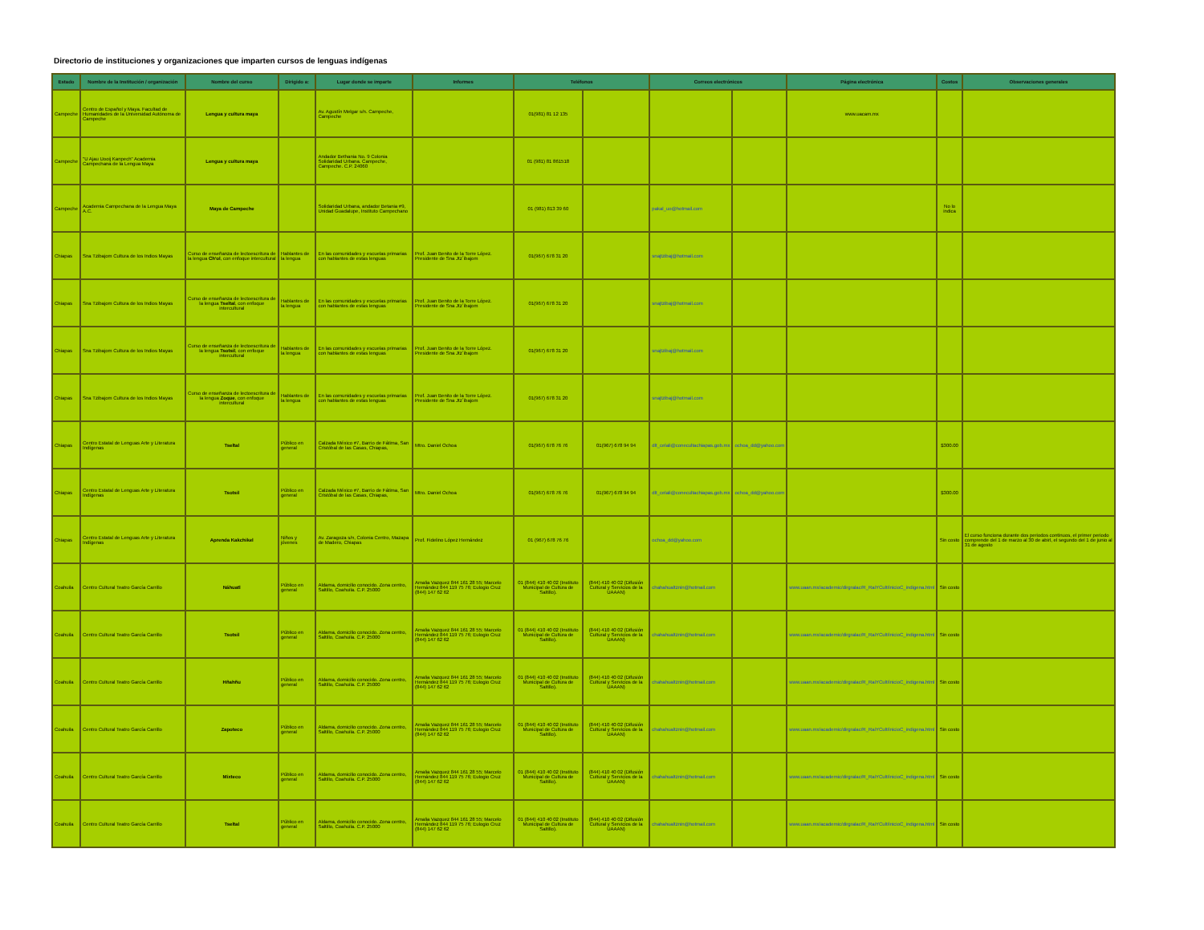Directorio de instituciones y organizaciones que imparten cursos de lenguas indígenas
| Estado | Nombre de la Institución / organización | Nombre del curso | Dirigido a: | Lugar donde se imparte | Informes | Teléfonos | | Correos electrónicos | | Página electrónica | Costos | Observaciones generales |
| --- | --- | --- | --- | --- | --- | --- | --- | --- | --- | --- | --- | --- |
| Campeche | Centro de Español y Maya. Facultad de Humanidades de la Universidad Autónoma de Campeche | Lengua y cultura maya | | Av. Agustín Melgar s/n. Campeche, Campeche | | 01(981) 81 12 135 | | | | www.uacam.mx | | |
| Campeche | "U Ajau Uooij Kanpech" Academia Campechana de la Lengua Maya | Lengua y cultura maya | | Andador Bethania No. 9 Colonia Solidaridad Urbana. Campeche, Campeche. C.P. 24060 | | 01 (981) 81 861518 | | | | | | |
| Campeche | Academia Campechana de la Lengua Maya A.C. | Maya de Campeche | | Solidaridad Urbana, andador Betania #9, Unidad Guadalupe, Instituto Campechano | | 01 (981) 813 39 60 | | pakal_uo@hotmail.com | | | No lo indica | |
| Chiapas | Sna Tzibajom Cultura de los Indios Mayas | Curso de enseñanza de lectoescritura de la lengua Ch'ol , con enfoque intercultural | Hablantes de la lengua | En las comunidades y escuelas primarias con hablantes de estas lenguas | Prof. Juan Benito de la Torre López. Presidente de Sna Jtz´ibajom | 01(967) 678 31 20 | | snajtzibaj@hotmail.com | | | | |
| Chiapas | Sna Tzibajom Cultura de los Indios Mayas | Curso de enseñanza de lectoescritura de la lengua Tseltal , con enfoque intercultural | Hablantes de la lengua | En las comunidades y escuelas primarias con hablantes de estas lenguas | Prof. Juan Benito de la Torre López. Presidente de Sna Jtz´ibajom | 01(967) 678 31 20 | | snajtzibaj@hotmail.com | | | | |
| Chiapas | Sna Tzibajom Cultura de los Indios Mayas | Curso de enseñanza de lectoescritura de la lengua Tsotsil , con enfoque intercultural | Hablantes de la lengua | En las comunidades y escuelas primarias con hablantes de estas lenguas | Prof. Juan Benito de la Torre López. Presidente de Sna Jtz´ibajom | 01(967) 678 31 20 | | snajtzibaj@hotmail.com | | | | |
| Chiapas | Sna Tzibajom Cultura de los Indios Mayas | Curso de enseñanza de lectoescritura de la lengua Zoque , con enfoque intercultural | Hablantes de la lengua | En las comunidades y escuelas primarias con hablantes de estas lenguas | Prof. Juan Benito de la Torre López. Presidente de Sna Jtz´ibajom | 01(967) 678 31 20 | | snajtzibaj@hotmail.com | | | | |
| Chiapas | Centro Estatal de Lenguas Arte y Literatura Indígenas | Tseltal | Público en general | Calzada México #7, Barrio de Fátima, San Cristóbal de las Casas, Chiapas, | Mtro. Daniel Ochoa | 01(967) 678 76 76 | 01(967) 678 94 94 | dlt_celali@conecultachiapas.gob.mx | ochoa_dd@yahoo.com | | $300.00 | |
| Chiapas | Centro Estatal de Lenguas Arte y Literatura Indígenas | Tsotsil | Público en general | Calzada México #7, Barrio de Fátima, San Cristóbal de las Casas, Chiapas, | Mtro. Daniel Ochoa | 01(967) 678 76 76 | 01(967) 678 94 94 | dlt_celali@conecultachiapas.gob.mx | ochoa_dd@yahoo.com | | $300.00 | |
| Chiapas | Centro Estatal de Lenguas Arte y Literatura Indígenas | Aprenda Kakchikel | Niños y jóvenes | Av. Zaragoza s/n, Colonia Centro, Mazapa de Madero, Chiapas | Prof. Fidelino López Hernández | 01 (967) 678 76 76 | | ochoa_dd@yahoo.com | | | Sin costo | El curso funciona durante dos periodos continuos, el primer periodo comprende del 1 de marzo al 30 de abirl, el segundo del 1 de junio al 31 de agosto |
| Coahuila | Centro Cultural Teatro García Carrillo | Náhuatl | Público en general | Aldama, domicilio conocido. Zona centro, Saltillo, Coahuila. C.P. 25000 | Amalia Vazquez 844 161 28 55; Marcelo Hernández 844 119 75 76; Eulogio Cruz (844) 147 62 62 | 01 (844) 410 40 02 (Instituto Municipal de Cultura de Saltillo). | (844) 410 40 02 (Difusión Cultural y Servicios de la UAAAN) | chahahualtznin@hotmail.com | | www.uaan.mx/academic/dirgralac/R_RaiYCult/inicioC_indigena.html | Sin costo | |
| Coahuila | Centro Cultural Teatro García Carrillo | Tsotsil | Público en general | Aldama, domicilio conocido. Zona centro, Saltillo, Coahuila. C.P. 25000 | Amalia Vazquez 844 161 28 55; Marcelo Hernández 844 119 75 76; Eulogio Cruz (844) 147 62 62 | 01 (844) 410 40 02 (Instituto Municipal de Cultura de Saltillo). | (844) 410 40 02 (Difusión Cultural y Servicios de la UAAAN) | chahahualtznin@hotmail.com | | www.uaan.mx/academic/dirgralac/R_RaiYCult/inicioC_indigena.html | Sin costo | |
| Coahuila | Centro Cultural Teatro García Carrillo | Hñahñu | Público en general | Aldama, domicilio conocido. Zona centro, Saltillo, Coahuila. C.P. 25000 | Amalia Vazquez 844 161 28 55; Marcelo Hernández 844 119 75 76; Eulogio Cruz (844) 147 62 62 | 01 (844) 410 40 02 (Instituto Municipal de Cultura de Saltillo). | (844) 410 40 02 (Difusión Cultural y Servicios de la UAAAN) | chahahualtznin@hotmail.com | | www.uaan.mx/academic/dirgralac/R_RaiYCult/inicioC_indigena.html | Sin costo | |
| Coahuila | Centro Cultural Teatro García Carrillo | Zapoteco | Público en general | Aldama, domicilio conocido. Zona centro, Saltillo, Coahuila. C.P. 25000 | Amalia Vazquez 844 161 28 55; Marcelo Hernández 844 119 75 76; Eulogio Cruz (844) 147 62 62 | 01 (844) 410 40 02 (Instituto Municipal de Cultura de Saltillo). | (844) 410 40 02 (Difusión Cultural y Servicios de la UAAAN) | chahahualtznin@hotmail.com | | www.uaan.mx/academic/dirgralac/R_RaiYCult/inicioC_indigena.html | Sin costo | |
| Coahuila | Centro Cultural Teatro García Carrillo | Mixteco | Público en general | Aldama, domicilio conocido. Zona centro, Saltillo, Coahuila. C.P. 25000 | Amalia Vazquez 844 161 28 55; Marcelo Hernández 844 119 75 76; Eulogio Cruz (844) 147 62 62 | 01 (844) 410 40 02 (Instituto Municipal de Cultura de Saltillo). | (844) 410 40 02 (Difusión Cultural y Servicios de la UAAAN) | chahahualtznin@hotmail.com | | www.uaan.mx/academic/dirgralac/R_RaiYCult/inicioC_indigena.html | Sin costo | |
| Coahuila | Centro Cultural Teatro García Carrillo | Tseltal | Público en general | Aldama, domicilio conocido. Zona centro, Saltillo, Coahuila. C.P. 25000 | Amalia Vazquez 844 161 28 55; Marcelo Hernández 844 119 75 76; Eulogio Cruz (844) 147 62 62 | 01 (844) 410 40 02 (Instituto Municipal de Cultura de Saltillo). | (844) 410 40 02 (Difusión Cultural y Servicios de la UAAAN) | chahahualtznin@hotmail.com | | www.uaan.mx/academic/dirgralac/R_RaiYCult/inicioC_indigena.html | Sin costo | |